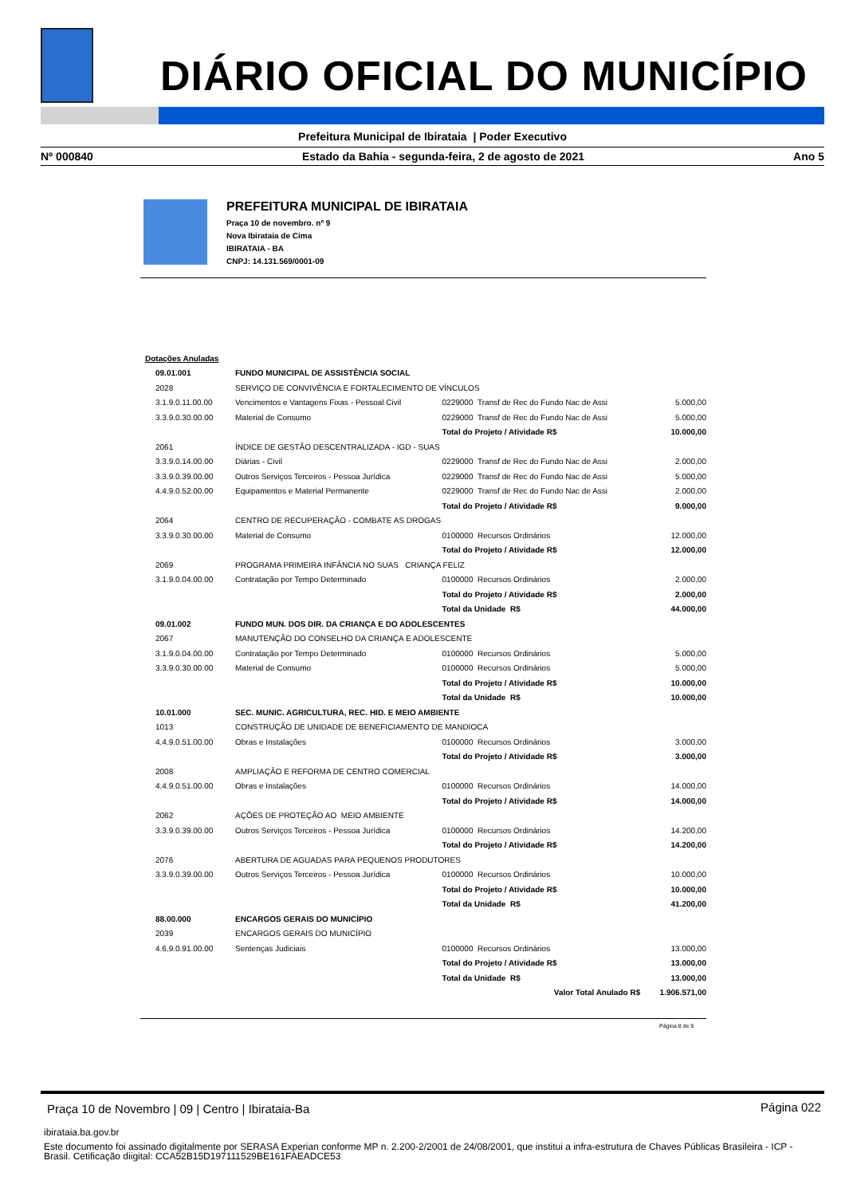DIÁRIO OFICIAL DO MUNICÍPIO
Prefeitura Municipal de Ibirataia | Poder Executivo
Nº 000840 Estado da Bahia - segunda-feira, 2 de agosto de 2021 Ano 5
PREFEITURA MUNICIPAL DE IBIRATAIA
Praça 10 de novembro. nº 9
Nova Ibirataia de Cima
IBIRATAIA - BA
CNPJ: 14.131.569/0001-09
| Dotações Anuladas | | | |
| 09.01.001 | FUNDO MUNICIPAL DE ASSISTÊNCIA SOCIAL | | |
| 2028 | SERVIÇO DE CONVIVÊNCIA E FORTALECIMENTO DE VÍNCULOS | | |
| 3.1.9.0.11.00.00 | Vencimentos e Vantagens Fixas - Pessoal Civil | 0229000 Transf de Rec do Fundo Nac de Assi | 5.000,00 |
| 3.3.9.0.30.00.00 | Material de Consumo | 0229000 Transf de Rec do Fundo Nac de Assi | 5.000,00 |
| | | Total do Projeto / Atividade R$ | 10.000,00 |
| 2061 | ÍNDICE DE GESTÃO DESCENTRALIZADA - IGD - SUAS | | |
| 3.3.9.0.14.00.00 | Diárias - Civil | 0229000 Transf de Rec do Fundo Nac de Assi | 2.000,00 |
| 3.3.9.0.39.00.00 | Outros Serviços Terceiros - Pessoa Jurídica | 0229000 Transf de Rec do Fundo Nac de Assi | 5.000,00 |
| 4.4.9.0.52.00.00 | Equipamentos e Material Permanente | 0229000 Transf de Rec do Fundo Nac de Assi | 2.000,00 |
| | | Total do Projeto / Atividade R$ | 9.000,00 |
| 2064 | CENTRO DE RECUPERAÇÃO - COMBATE AS DROGAS | | |
| 3.3.9.0.30.00.00 | Material de Consumo | 0100000 Recursos Ordinários | 12.000,00 |
| | | Total do Projeto / Atividade R$ | 12.000,00 |
| 2069 | PROGRAMA PRIMEIRA INFÂNCIA NO SUAS CRIANÇA FELIZ | | |
| 3.1.9.0.04.00.00 | Contratação por Tempo Determinado | 0100000 Recursos Ordinários | 2.000,00 |
| | | Total do Projeto / Atividade R$ | 2.000,00 |
| | | Total da Unidade R$ | 44.000,00 |
| 09.01.002 | FUNDO MUN. DOS DIR. DA CRIANÇA E DO ADOLESCENTES | | |
| 2067 | MANUTENÇÃO DO CONSELHO DA CRIANÇA E ADOLESCENTE | | |
| 3.1.9.0.04.00.00 | Contratação por Tempo Determinado | 0100000 Recursos Ordinários | 5.000,00 |
| 3.3.9.0.30.00.00 | Material de Consumo | 0100000 Recursos Ordinários | 5.000,00 |
| | | Total do Projeto / Atividade R$ | 10.000,00 |
| | | Total da Unidade R$ | 10.000,00 |
| 10.01.000 | SEC. MUNIC. AGRICULTURA, REC. HID. E MEIO AMBIENTE | | |
| 1013 | CONSTRUÇÃO DE UNIDADE DE BENEFICIAMENTO DE MANDIOCA | | |
| 4.4.9.0.51.00.00 | Obras e Instalações | 0100000 Recursos Ordinários | 3.000,00 |
| | | Total do Projeto / Atividade R$ | 3.000,00 |
| 2008 | AMPLIAÇÃO E REFORMA DE CENTRO COMERCIAL | | |
| 4.4.9.0.51.00.00 | Obras e Instalações | 0100000 Recursos Ordinários | 14.000,00 |
| | | Total do Projeto / Atividade R$ | 14.000,00 |
| 2062 | AÇÕES DE PROTEÇÃO AO MEIO AMBIENTE | | |
| 3.3.9.0.39.00.00 | Outros Serviços Terceiros - Pessoa Jurídica | 0100000 Recursos Ordinários | 14.200,00 |
| | | Total do Projeto / Atividade R$ | 14.200,00 |
| 2076 | ABERTURA DE AGUADAS PARA PEQUENOS PRODUTORES | | |
| 3.3.9.0.39.00.00 | Outros Serviços Terceiros - Pessoa Jurídica | 0100000 Recursos Ordinários | 10.000,00 |
| | | Total do Projeto / Atividade R$ | 10.000,00 |
| | | Total da Unidade R$ | 41.200,00 |
| 88.00.000 | ENCARGOS GERAIS DO MUNICÍPIO | | |
| 2039 | ENCARGOS GERAIS DO MUNICÍPIO | | |
| 4.6.9.0.91.00.00 | Sentenças Judiciais | 0100000 Recursos Ordinários | 13.000,00 |
| | | Total do Projeto / Atividade R$ | 13.000,00 |
| | | Total da Unidade R$ | 13.000,00 |
| | | Valor Total Anulado R$ | 1.906.571,00 |
Página 8 de 9
Praça 10 de Novembro | 09 | Centro | Ibirataia-Ba
Página 022
ibirataia.ba.gov.br
Este documento foi assinado digitalmente por SERASA Experian conforme MP n. 2.200-2/2001 de 24/08/2001, que institui a infra-estrutura de Chaves Públicas Brasileira - ICP - Brasil. Cetificação diigital: CCA52B15D197111529BE161FAEADCE53